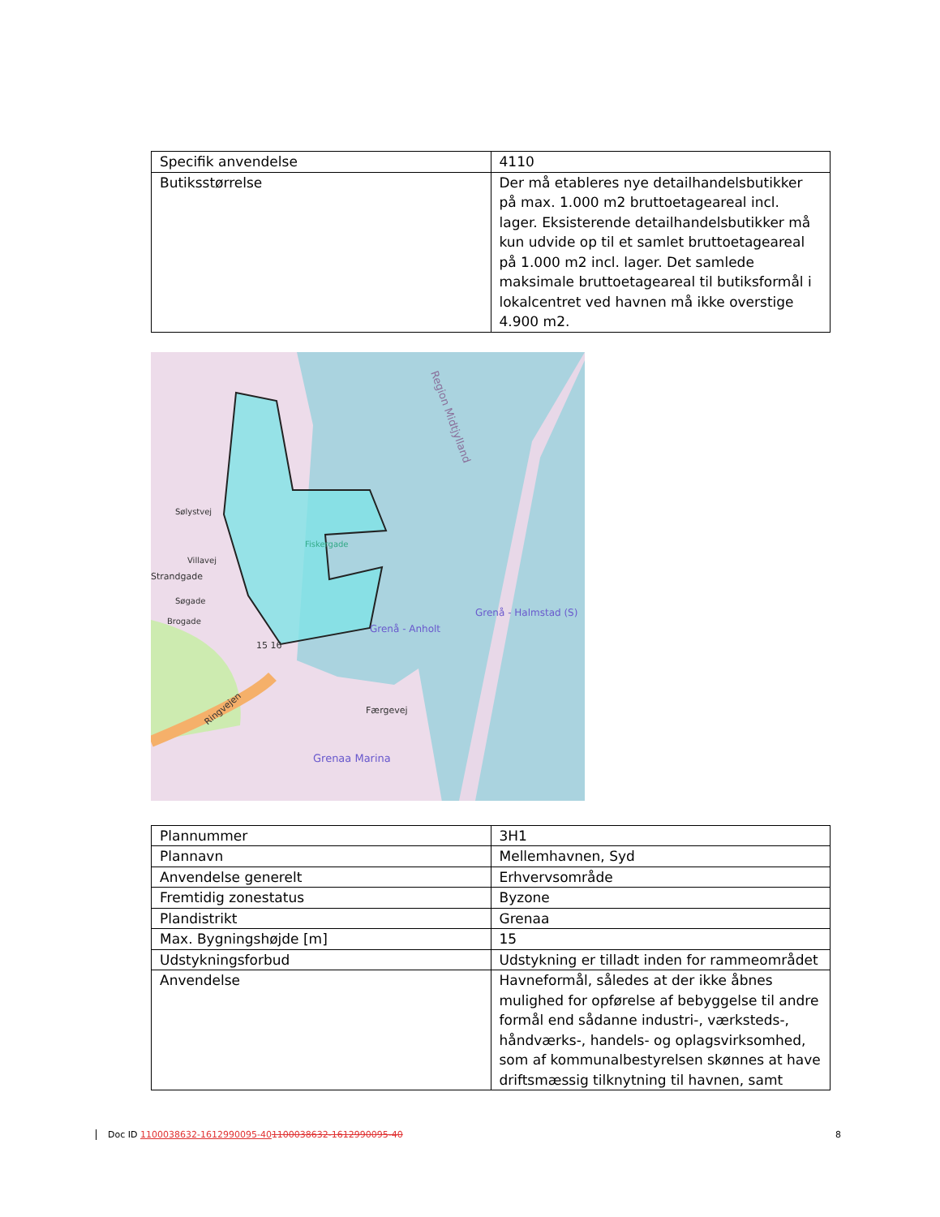| Specifik anvendelse | 4110 |
| Butiksstørrelse | Der må etableres nye detailhandelsbutikker på max. 1.000 m2 bruttoetageareal incl. lager. Eksisterende detailhandelsbutikker må kun udvide op til et samlet bruttoetageareal på 1.000 m2 incl. lager. Det samlede maksimale bruttoetageareal til butiksformål i lokalcentret ved havnen må ikke overstige 4.900 m2. |
Region Midtjylland
Grenå - Anholt
Grenå - Halmstad (S)
Fiskergade
Grenaa Marina
Færgevej
Ringvejen
Sølystvej
Villavej
Strandgade
Søgade
Brogade
15 16
| Plannummer | 3H1 |
| Plannavn | Mellemhavnen, Syd |
| Anvendelse generelt | Erhvervsområde |
| Fremtidig zonestatus | Byzone |
| Plandistrikt | Grenaa |
| Max. Bygningshøjde [m] | 15 |
| Udstykningsforbud | Udstykning er tilladt inden for rammeområdet |
| Anvendelse | Havneformål, således at der ikke åbnes mulighed for opførelse af bebyggelse til andre formål end sådanne industri-, værksteds-, håndværks-, handels- og oplagsvirksomhed, som af kommunalbestyrelsen skønnes at have driftsmæssig tilknytning til havnen, samt |
Doc ID 1100038632-1612990095-401100038632-1612990095-40 8